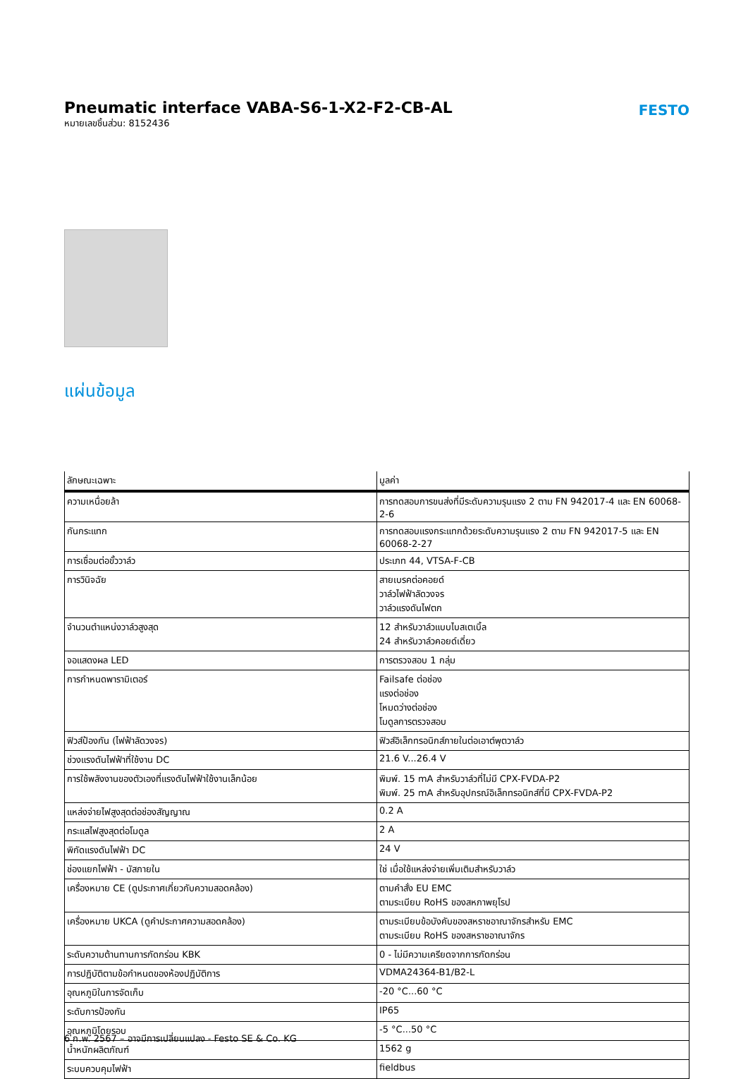Pneumatic interface VABA-S6-1-X2-F2-CB-AL
หมายเลขชิ้นส่วน: 8152436
FESTO
แผ่นข้อมูล
| ลักษณะเฉพาะ | มูลค่า |
| --- | --- |
| ความเหนื่อยล้า | การทดสอบการขนส่งที่มีระดับความรุนแรง 2 ตาม FN 942017-4 และ EN 60068-2-6 |
| กันกระแทก | การทดสอบแรงกระแทกด้วยระดับความรุนแรง 2 ตาม FN 942017-5 และ EN 60068-2-27 |
| การเชื่อมต่อขั้ววาล์ว | ประเภท 44, VTSA-F-CB |
| การวินิจฉัย | สายเบรคต่อคอยด์ วาล์วไฟฟ้าลัดวงจร วาล์วแรงดันไฟตก |
| จำนวนตำแหน่งวาล์วสูงสุด | 12 สำหรับวาล์วแบบไบสเตเบิ้ล 24 สำหรับวาล์วคอยด์เดี่ยว |
| จอแสดงผล LED | การตรวจสอบ 1 กลุ่ม |
| การกำหนดพารามิเตอร์ | Failsafe ต่อช่อง แรงต่อช่อง โหมดว่างต่อช่อง โมดูลการตรวจสอบ |
| ฟิวส์ป้องกัน (ไฟฟ้าลัดวงจร) | ฟิวส์อิเล็กทรอนิกส์ภายในต่อเอาต์พุตวาล์ว |
| ช่วงแรงดันไฟฟ้าที่ใช้งาน DC | 21.6 V...26.4 V |
| การใช้พลังงานของตัวเองที่แรงดันไฟฟ้าใช้งานเล็กน้อย | พิมพ์. 15 mA สำหรับวาล์วที่ไม่มี CPX-FVDA-P2 พิมพ์. 25 mA สำหรับอุปกรณ์อิเล็กทรอนิกส์ที่มี CPX-FVDA-P2 |
| แหล่งจ่ายไฟสูงสุดต่อช่องสัญญาณ | 0.2 A |
| กระแสไฟสูงสุดต่อโมดูล | 2 A |
| พิกัดแรงดันไฟฟ้า DC | 24 V |
| ช่องแยกไฟฟ้า - บัสภายใน | ใช่ เมื่อใช้แหล่งจ่ายเพิ่มเติมสำหรับวาล์ว |
| เครื่องหมาย CE (ดูประกาศเกี่ยวกับความสอดคล้อง) | ตามคำสั่ง EU EMC ตามระเบียบ RoHS ของสหภาพยุโรป |
| เครื่องหมาย UKCA (ดูคำประกาศความสอดคล้อง) | ตามระเบียบข้อบังคับของสหราชอาณาจักรสำหรับ EMC ตามระเบียบ RoHS ของสหราชอาณาจักร |
| ระดับความต้านทานการกัดกร่อน KBK | 0 - ไม่มีความเครียดจากการกัดกร่อน |
| การปฏิบัติตามข้อกำหนดของห้องปฏิบัติการ | VDMA24364-B1/B2-L |
| อุณหภูมิในการจัดเก็บ | -20 °C...60 °C |
| ระดับการป้องกัน | IP65 |
| อุณหภูมิโดยรอบ | -5 °C...50 °C |
| น้ำหนักผลิตภัณฑ์ | 1562 g |
| ระบบควบคุมไฟฟ้า | fieldbus |
6 ก.พ. 2567 – อาจมีการเปลี่ยนแปลง - Festo SE & Co. KG